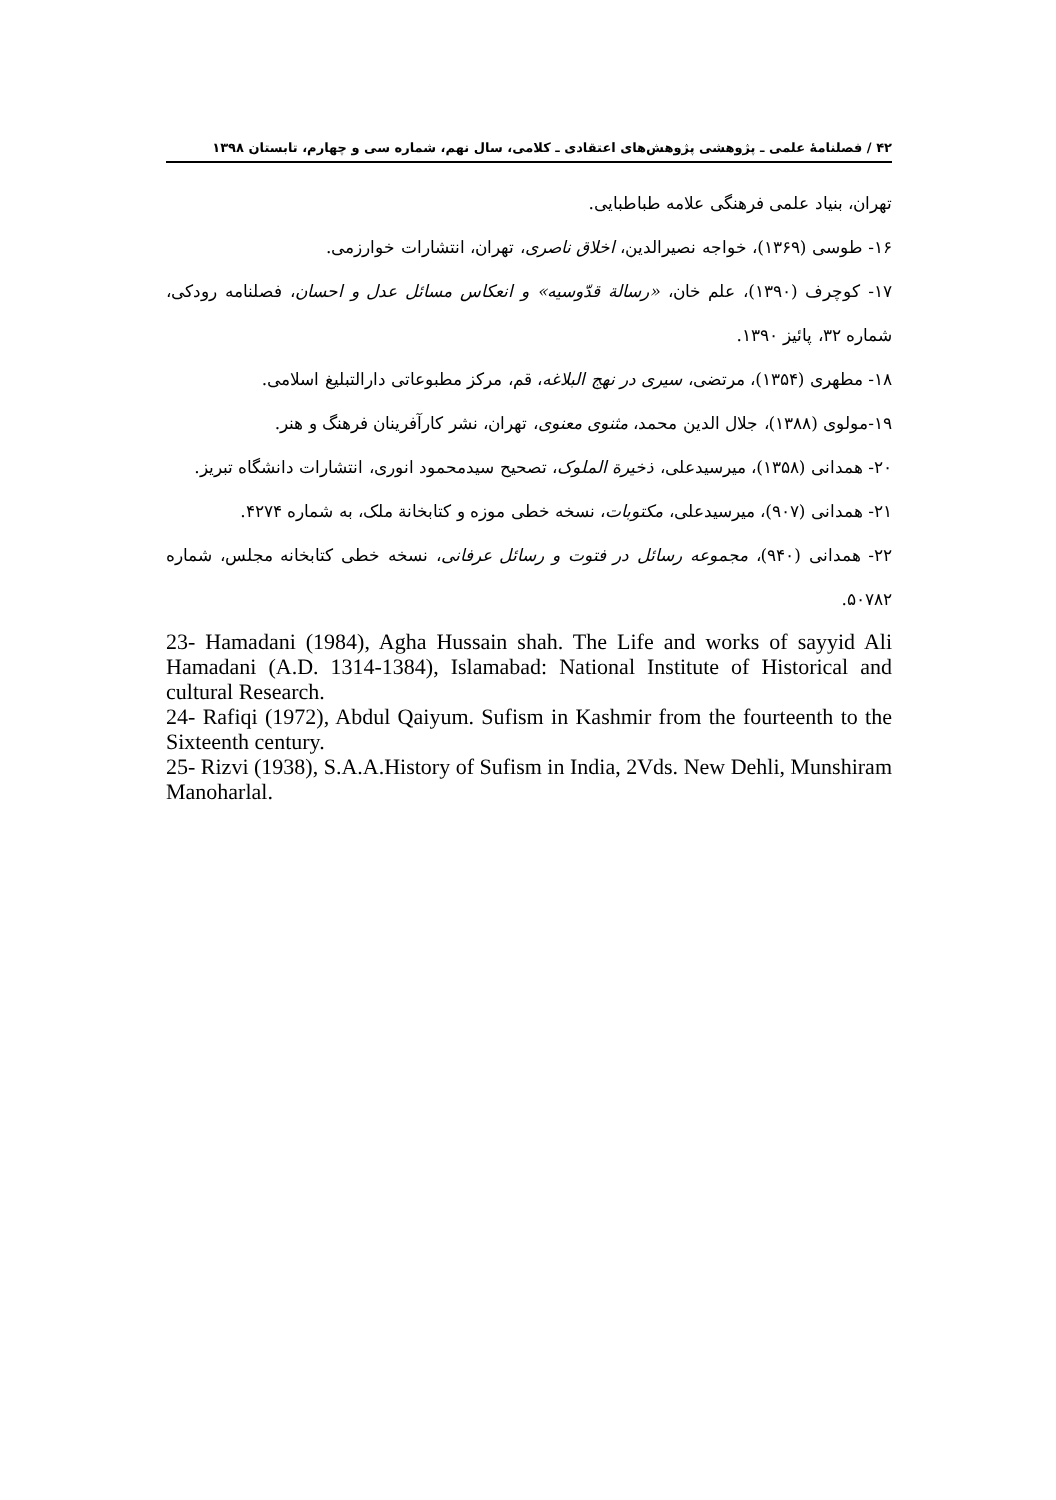۴۲ / فصلنامهٔ علمی ـ پژوهشی پژوهش‌های اعتقادی ـ کلامی، سال نهم، شماره سی و چهارم، تابستان ۱۳۹۸
تهران، بنیاد علمی فرهنگی علامه طباطبایی.
۱۶- طوسی (۱۳۶۹)، خواجه نصیرالدین، اخلاق ناصری، تهران، انتشارات خوارزمی.
۱۷- کوچرف (۱۳۹۰)، علم خان، «رسالة قدّوسیه» و انعکاس مسائل عدل و احسان، فصلنامه رودکی، شماره ۳۲، پائیز ۱۳۹۰.
۱۸- مطهری (۱۳۵۴)، مرتضی، سیری در نهج البلاغه، قم، مرکز مطبوعاتی دارالتبلیغ اسلامی.
۱۹-مولوی (۱۳۸۸)، جلال الدین محمد، مثنوی معنوی، تهران، نشر کارآفرینان فرهنگ و هنر.
۲۰- همدانی (۱۳۵۸)، میرسیدعلی، ذخیرة الملوک، تصحیح سیدمحمود انوری، انتشارات دانشگاه تبریز.
۲۱- همدانی (۹۰۷)، میرسیدعلی، مکتوبات، نسخه خطی موزه و کتابخانة ملک، به شماره ۴۲۷۴.
۲۲- همدانی (۹۴۰)، مجموعه رسائل در فتوت و رسائل عرفانی، نسخه خطی کتابخانه مجلس، شماره ۵۰۷۸۲.
23- Hamadani (1984), Agha Hussain shah. The Life and works of sayyid Ali Hamadani (A.D. 1314-1384), Islamabad: National Institute of Historical and cultural Research.
24- Rafiqi (1972), Abdul Qaiyum. Sufism in Kashmir from the fourteenth to the Sixteenth century.
25- Rizvi (1938), S.A.A.History of Sufism in India, 2Vds. New Dehli, Munshiram Manoharlal.